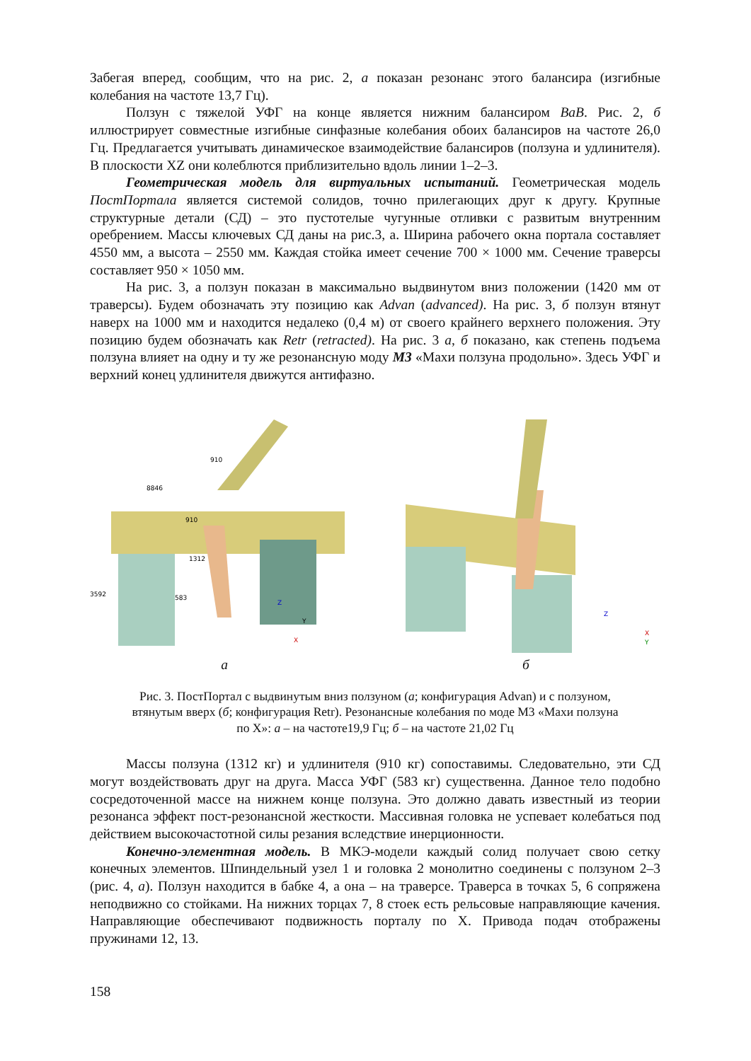Забегая вперед, сообщим, что на рис. 2, а показан резонанс этого балансира (изгибные колебания на частоте 13,7 Гц).
Ползун с тяжелой УФГ на конце является нижним балансиром ВаВ. Рис. 2, б иллюстрирует совместные изгибные синфазные колебания обоих балансиров на частоте 26,0 Гц. Предлагается учитывать динамическое взаимодействие балансиров (ползуна и удлинителя). В плоскости XZ они колеблются приблизительно вдоль линии 1–2–3.
Геометрическая модель для виртуальных испытаний. Геометрическая модель ПостПортала является системой солидов, точно прилегающих друг к другу. Крупные структурные детали (СД) – это пустотелые чугунные отливки с развитым внутренним оребрением. Массы ключевых СД даны на рис.3, а. Ширина рабочего окна портала составляет 4550 мм, а высота – 2550 мм. Каждая стойка имеет сечение 700 × 1000 мм. Сечение траверсы составляет 950 × 1050 мм.
На рис. 3, а ползун показан в максимально выдвинутом вниз положении (1420 мм от траверсы). Будем обозначать эту позицию как Advan (advanced). На рис. 3, б ползун втянут наверх на 1000 мм и находится недалеко (0,4 м) от своего крайнего верхнего положения. Эту позицию будем обозначать как Retr (retracted). На рис. 3 а, б показано, как степень подъема ползуна влияет на одну и ту же резонансную моду М3 «Махи ползуна продольно». Здесь УФГ и верхний конец удлинителя движутся антифазно.
910
8846
910
1312
3592
583
Z
Y
X
а
Z
X
Y
б
Рис. 3. ПостПортал с выдвинутым вниз ползуном (а; конфигурация Advan) и с ползуном,
втянутым вверх (б; конфигурация Retr). Резонансные колебания по моде М3 «Махи ползуна
по Х»: а – на частоте19,9 Гц; б – на частоте 21,02 Гц
Массы ползуна (1312 кг) и удлинителя (910 кг) сопоставимы. Следовательно, эти СД могут воздействовать друг на друга. Масса УФГ (583 кг) существенна. Данное тело подобно сосредоточенной массе на нижнем конце ползуна. Это должно давать известный из теории резонанса эффект пост-резонансной жесткости. Массивная головка не успевает колебаться под действием высокочастотной силы резания вследствие инерционности.
Конечно-элементная модель. В МКЭ-модели каждый солид получает свою сетку конечных элементов. Шпиндельный узел 1 и головка 2 монолитно соединены с ползуном 2–3 (рис. 4, а). Ползун находится в бабке 4, а она – на траверсе. Траверса в точках 5, 6 сопряжена неподвижно со стойками. На нижних торцах 7, 8 стоек есть рельсовые направляющие качения. Направляющие обеспечивают подвижность порталу по Х. Привода подач отображены пружинами 12, 13.
158